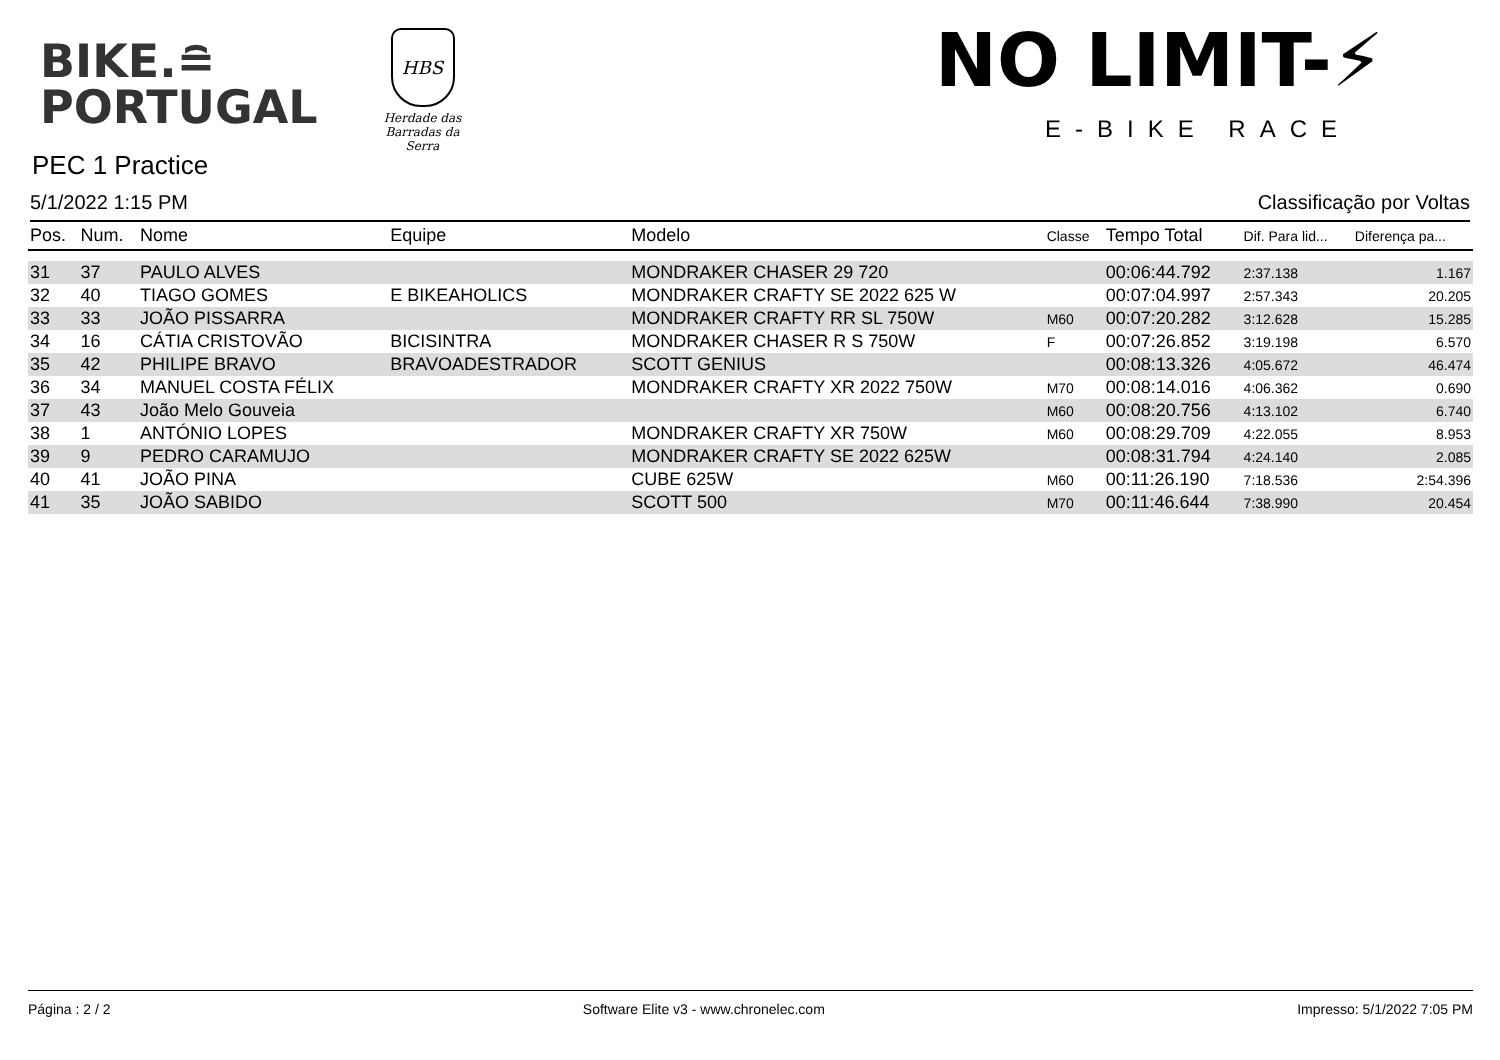BIKE.≘
PORTUGAL
HBS
Herdade das Barradas da Serra
NO LIMIT-⚡
E-BIKE RACE
PEC 1 Practice
5/1/2022 1:15 PM Classificação por Voltas
| Pos. | Num. | Nome | Equipe | Modelo | Classe | Tempo Total | Dif. Para lid... | Diferença pa... |
| --- | --- | --- | --- | --- | --- | --- | --- | --- |
| 31 | 37 | PAULO ALVES | | MONDRAKER CHASER 29 720 | | 00:06:44.792 | 2:37.138 | 1.167 |
| 32 | 40 | TIAGO GOMES | E BIKEAHOLICS | MONDRAKER CRAFTY SE 2022 625 W | | 00:07:04.997 | 2:57.343 | 20.205 |
| 33 | 33 | JOÃO PISSARRA | | MONDRAKER CRAFTY RR SL 750W | M60 | 00:07:20.282 | 3:12.628 | 15.285 |
| 34 | 16 | CÁTIA CRISTOVÃO | BICISINTRA | MONDRAKER CHASER R S 750W | F | 00:07:26.852 | 3:19.198 | 6.570 |
| 35 | 42 | PHILIPE BRAVO | BRAVOADESTRADOR | SCOTT GENIUS | | 00:08:13.326 | 4:05.672 | 46.474 |
| 36 | 34 | MANUEL COSTA FÉLIX | | MONDRAKER CRAFTY XR 2022 750W | M70 | 00:08:14.016 | 4:06.362 | 0.690 |
| 37 | 43 | João Melo Gouveia | | | M60 | 00:08:20.756 | 4:13.102 | 6.740 |
| 38 | 1 | ANTÓNIO LOPES | | MONDRAKER CRAFTY XR 750W | M60 | 00:08:29.709 | 4:22.055 | 8.953 |
| 39 | 9 | PEDRO CARAMUJO | | MONDRAKER CRAFTY SE 2022 625W | | 00:08:31.794 | 4:24.140 | 2.085 |
| 40 | 41 | JOÃO PINA | | CUBE 625W | M60 | 00:11:26.190 | 7:18.536 | 2:54.396 |
| 41 | 35 | JOÃO SABIDO | | SCOTT 500 | M70 | 00:11:46.644 | 7:38.990 | 20.454 |
Página : 2 / 2 Software Elite v3 - www.chronelec.com Impresso: 5/1/2022 7:05 PM